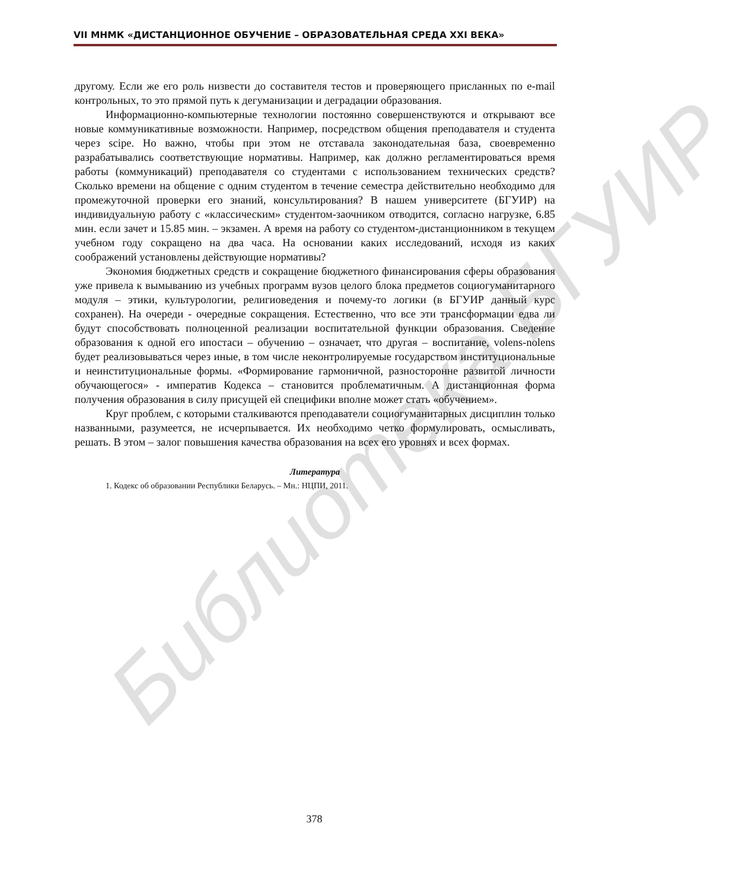Библиотека БГУИР
VII МНМК «ДИСТАНЦИОННОЕ ОБУЧЕНИЕ – ОБРАЗОВАТЕЛЬНАЯ СРЕДА XXI ВЕКА»
другому. Если же его роль низвести до составителя тестов и проверяющего присланных по e-mail контрольных, то это прямой путь к дегуманизации и деградации образования.
Информационно-компьютерные технологии постоянно совершенствуются и открывают все новые коммуникативные возможности. Например, посредством общения преподавателя и студента через scipe. Но важно, чтобы при этом не отставала законодательная база, своевременно разрабатывались соответствующие нормативы. Например, как должно регламентироваться время работы (коммуникаций) преподавателя со студентами с использованием технических средств? Сколько времени на общение с одним студентом в течение семестра действительно необходимо для промежуточной проверки его знаний, консультирования? В нашем университете (БГУИР) на индивидуальную работу с «классическим» студентом-заочником отводится, согласно нагрузке, 6.85 мин. если зачет и 15.85 мин. – экзамен. А время на работу со студентом-дистанционником в текущем учебном году сокращено на два часа. На основании каких исследований, исходя из каких соображений установлены действующие нормативы?
Экономия бюджетных средств и сокращение бюджетного финансирования сферы образования уже привела к вымыванию из учебных программ вузов целого блока предметов социогуманитарного модуля – этики, культурологии, религиоведения и почему-то логики (в БГУИР данный курс сохранен). На очереди - очередные сокращения. Естественно, что все эти трансформации едва ли будут способствовать полноценной реализации воспитательной функции образования. Сведение образования к одной его ипостаси – обучению – означает, что другая – воспитание, volens-nolens будет реализовываться через иные, в том числе неконтролируемые государством институциональные и неинституциональные формы. «Формирование гармоничной, разносторонне развитой личности обучающегося» - императив Кодекса – становится проблематичным. А дистанционная форма получения образования в силу присущей ей специфики вполне может стать «обучением».
Круг проблем, с которыми сталкиваются преподаватели социогуманитарных дисциплин только названными, разумеется, не исчерпывается. Их необходимо четко формулировать, осмысливать, решать. В этом – залог повышения качества образования на всех его уровнях и всех формах.
Литература
1. Кодекс об образовании Республики Беларусь. – Мн.: НЦПИ, 2011.
378